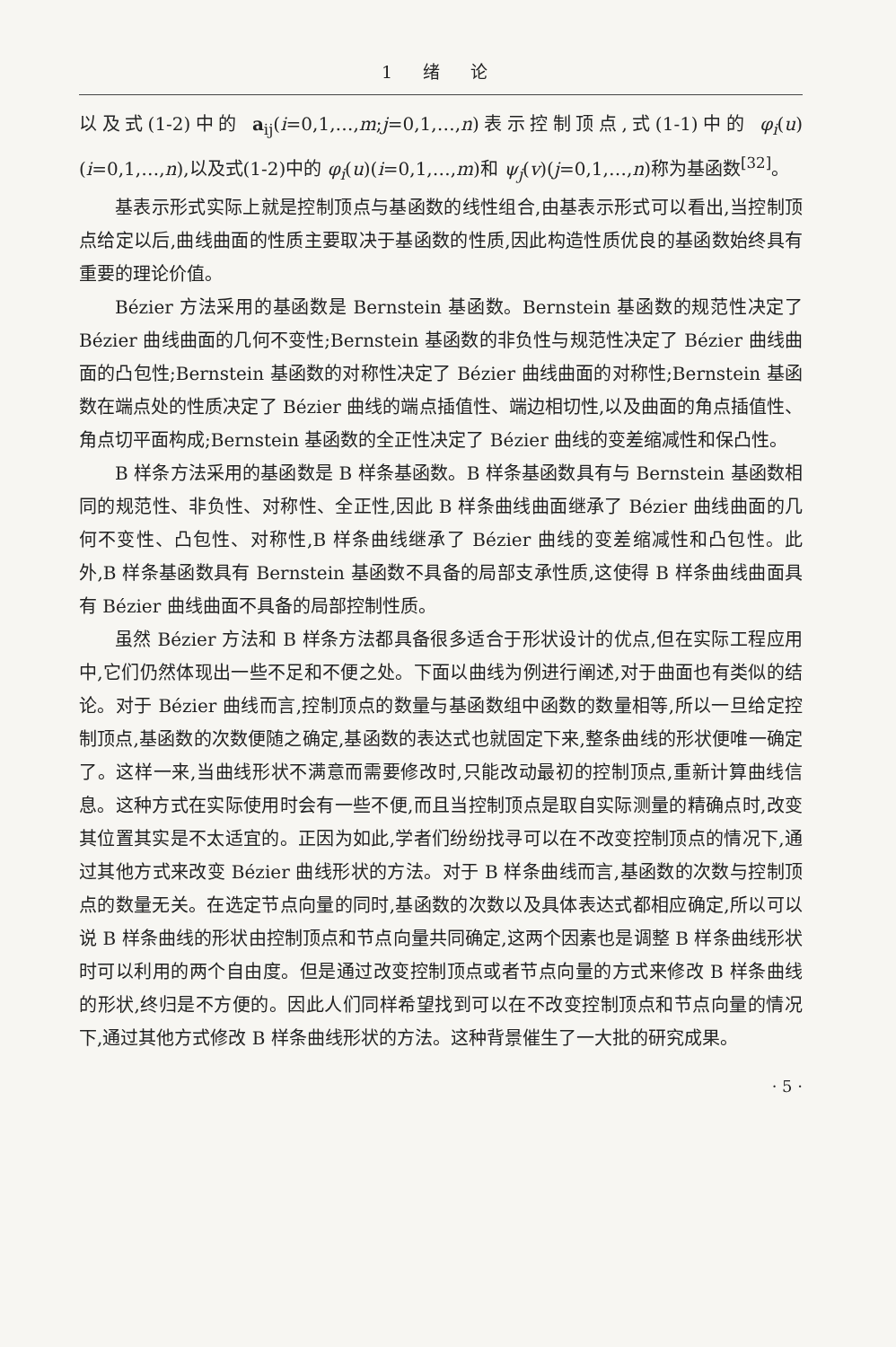1 绪 论
以及式(1-2)中的 a<sub>ij</sub>(i=0,1,…,m;j=0,1,…,n)表示控制顶点,式(1-1)中的 φ<sub>i</sub>(u)(i=0,1,…,n),以及式(1-2)中的 φ<sub>i</sub>(u)(i=0,1,…,m)和 ψ<sub>j</sub>(v)(j=0,1,…,n)称为基函数<sup>[32]</sup>。
基表示形式实际上就是控制顶点与基函数的线性组合,由基表示形式可以看出,当控制顶点给定以后,曲线曲面的性质主要取决于基函数的性质,因此构造性质优良的基函数始终具有重要的理论价值。
Bézier 方法采用的基函数是 Bernstein 基函数。Bernstein 基函数的规范性决定了 Bézier 曲线曲面的几何不变性;Bernstein 基函数的非负性与规范性决定了 Bézier 曲线曲面的凸包性;Bernstein 基函数的对称性决定了 Bézier 曲线曲面的对称性;Bernstein 基函数在端点处的性质决定了 Bézier 曲线的端点插值性、端边相切性,以及曲面的角点插值性、角点切平面构成;Bernstein 基函数的全正性决定了 Bézier 曲线的变差缩减性和保凸性。
B 样条方法采用的基函数是 B 样条基函数。B 样条基函数具有与 Bernstein 基函数相同的规范性、非负性、对称性、全正性,因此 B 样条曲线曲面继承了 Bézier 曲线曲面的几何不变性、凸包性、对称性,B 样条曲线继承了 Bézier 曲线的变差缩减性和凸包性。此外,B 样条基函数具有 Bernstein 基函数不具备的局部支承性质,这使得 B 样条曲线曲面具有 Bézier 曲线曲面不具备的局部控制性质。
虽然 Bézier 方法和 B 样条方法都具备很多适合于形状设计的优点,但在实际工程应用中,它们仍然体现出一些不足和不便之处。下面以曲线为例进行阐述,对于曲面也有类似的结论。对于 Bézier 曲线而言,控制顶点的数量与基函数组中函数的数量相等,所以一旦给定控制顶点,基函数的次数便随之确定,基函数的表达式也就固定下来,整条曲线的形状便唯一确定了。这样一来,当曲线形状不满意而需要修改时,只能改动最初的控制顶点,重新计算曲线信息。这种方式在实际使用时会有一些不便,而且当控制顶点是取自实际测量的精确点时,改变其位置其实是不太适宜的。正因为如此,学者们纷纷找寻可以在不改变控制顶点的情况下,通过其他方式来改变 Bézier 曲线形状的方法。对于 B 样条曲线而言,基函数的次数与控制顶点的数量无关。在选定节点向量的同时,基函数的次数以及具体表达式都相应确定,所以可以说 B 样条曲线的形状由控制顶点和节点向量共同确定,这两个因素也是调整 B 样条曲线形状时可以利用的两个自由度。但是通过改变控制顶点或者节点向量的方式来修改 B 样条曲线的形状,终归是不方便的。因此人们同样希望找到可以在不改变控制顶点和节点向量的情况下,通过其他方式修改 B 样条曲线形状的方法。这种背景催生了一大批的研究成果。
· 5 ·